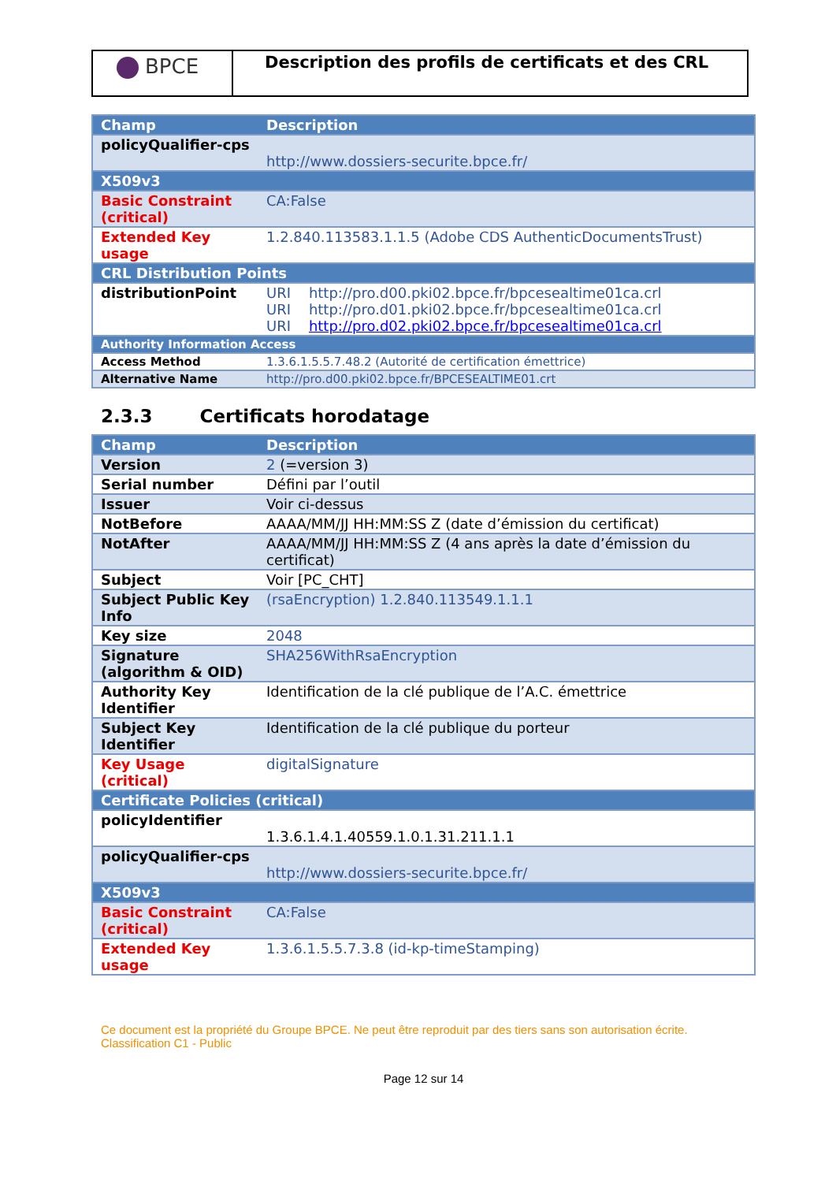BPCE
Description des profils de certificats et des CRL
| Champ | Description |
| --- | --- |
| policyQualifier-cps | http://www.dossiers-securite.bpce.fr/ |
| X509v3 | |
| Basic Constraint (critical) | CA:False |
| Extended Key usage | 1.2.840.113583.1.1.5 (Adobe CDS AuthenticDocumentsTrust) |
| CRL Distribution Points | |
| distributionPoint | URI http://pro.d00.pki02.bpce.fr/bpcesealtime01ca.crl URI http://pro.d01.pki02.bpce.fr/bpcesealtime01ca.crl URI http://pro.d02.pki02.bpce.fr/bpcesealtime01ca.crl |
| Authority Information Access | |
| Access Method | 1.3.6.1.5.5.7.48.2 (Autorité de certification émettrice) |
| Alternative Name | http://pro.d00.pki02.bpce.fr/BPCESEALTIME01.crt |
2.3.3 Certificats horodatage
| Champ | Description |
| --- | --- |
| Version | 2 (=version 3) |
| Serial number | Défini par l’outil |
| Issuer | Voir ci-dessus |
| NotBefore | AAAA/MM/JJ HH:MM:SS Z (date d’émission du certificat) |
| NotAfter | AAAA/MM/JJ HH:MM:SS Z (4 ans après la date d’émission du certificat) |
| Subject | Voir [PC_CHT] |
| Subject Public Key Info | (rsaEncryption) 1.2.840.113549.1.1.1 |
| Key size | 2048 |
| Signature (algorithm & OID) | SHA256WithRsaEncryption |
| Authority Key Identifier | Identification de la clé publique de l’A.C. émettrice |
| Subject Key Identifier | Identification de la clé publique du porteur |
| Key Usage (critical) | digitalSignature |
| Certificate Policies (critical) | |
| policyIdentifier | 1.3.6.1.4.1.40559.1.0.1.31.211.1.1 |
| policyQualifier-cps | http://www.dossiers-securite.bpce.fr/ |
| X509v3 | |
| Basic Constraint (critical) | CA:False |
| Extended Key usage | 1.3.6.1.5.5.7.3.8 (id-kp-timeStamping) |
Ce document est la propriété du Groupe BPCE. Ne peut être reproduit par des tiers sans son autorisation écrite.
Classification C1 - Public
Page 12 sur 14